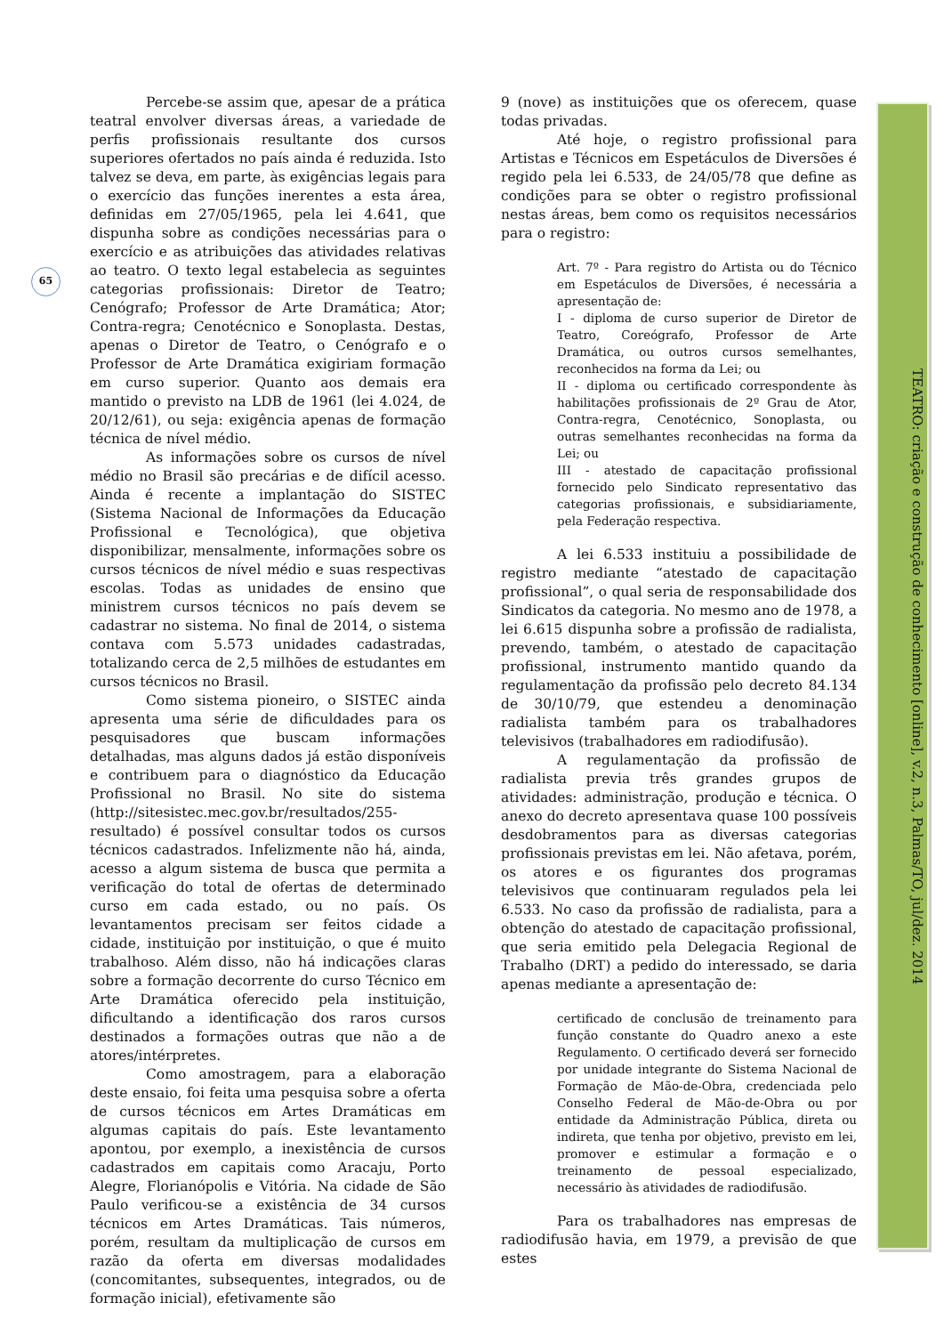65
Percebe-se assim que, apesar de a prática teatral envolver diversas áreas, a variedade de perfis profissionais resultante dos cursos superiores ofertados no país ainda é reduzida. Isto talvez se deva, em parte, às exigências legais para o exercício das funções inerentes a esta área, definidas em 27/05/1965, pela lei 4.641, que dispunha sobre as condições necessárias para o exercício e as atribuições das atividades relativas ao teatro. O texto legal estabelecia as seguintes categorias profissionais: Diretor de Teatro; Cenógrafo; Professor de Arte Dramática; Ator; Contra-regra; Cenotécnico e Sonoplasta. Destas, apenas o Diretor de Teatro, o Cenógrafo e o Professor de Arte Dramática exigiriam formação em curso superior. Quanto aos demais era mantido o previsto na LDB de 1961 (lei 4.024, de 20/12/61), ou seja: exigência apenas de formação técnica de nível médio.
As informações sobre os cursos de nível médio no Brasil são precárias e de difícil acesso. Ainda é recente a implantação do SISTEC (Sistema Nacional de Informações da Educação Profissional e Tecnológica), que objetiva disponibilizar, mensalmente, informações sobre os cursos técnicos de nível médio e suas respectivas escolas. Todas as unidades de ensino que ministrem cursos técnicos no país devem se cadastrar no sistema. No final de 2014, o sistema contava com 5.573 unidades cadastradas, totalizando cerca de 2,5 milhões de estudantes em cursos técnicos no Brasil.
Como sistema pioneiro, o SISTEC ainda apresenta uma série de dificuldades para os pesquisadores que buscam informações detalhadas, mas alguns dados já estão disponíveis e contribuem para o diagnóstico da Educação Profissional no Brasil. No site do sistema (http://sitesistec.mec.gov.br/resultados/255-resultado) é possível consultar todos os cursos técnicos cadastrados. Infelizmente não há, ainda, acesso a algum sistema de busca que permita a verificação do total de ofertas de determinado curso em cada estado, ou no país. Os levantamentos precisam ser feitos cidade a cidade, instituição por instituição, o que é muito trabalhoso. Além disso, não há indicações claras sobre a formação decorrente do curso Técnico em Arte Dramática oferecido pela instituição, dificultando a identificação dos raros cursos destinados a formações outras que não a de atores/intérpretes.
Como amostragem, para a elaboração deste ensaio, foi feita uma pesquisa sobre a oferta de cursos técnicos em Artes Dramáticas em algumas capitais do país. Este levantamento apontou, por exemplo, a inexistência de cursos cadastrados em capitais como Aracaju, Porto Alegre, Florianópolis e Vitória. Na cidade de São Paulo verificou-se a existência de 34 cursos técnicos em Artes Dramáticas. Tais números, porém, resultam da multiplicação de cursos em razão da oferta em diversas modalidades (concomitantes, subsequentes, integrados, ou de formação inicial), efetivamente são
9 (nove) as instituições que os oferecem, quase todas privadas.
Até hoje, o registro profissional para Artistas e Técnicos em Espetáculos de Diversões é regido pela lei 6.533, de 24/05/78 que define as condições para se obter o registro profissional nestas áreas, bem como os requisitos necessários para o registro:
Art. 7º - Para registro do Artista ou do Técnico em Espetáculos de Diversões, é necessária a apresentação de:
I - diploma de curso superior de Diretor de Teatro, Coreógrafo, Professor de Arte Dramática, ou outros cursos semelhantes, reconhecidos na forma da Lei; ou
II - diploma ou certificado correspondente às habilitações profissionais de 2º Grau de Ator, Contra-regra, Cenotécnico, Sonoplasta, ou outras semelhantes reconhecidas na forma da Lei; ou
III - atestado de capacitação profissional fornecido pelo Sindicato representativo das categorias profissionais, e subsidiariamente, pela Federação respectiva.
A lei 6.533 instituiu a possibilidade de registro mediante “atestado de capacitação profissional”, o qual seria de responsabilidade dos Sindicatos da categoria. No mesmo ano de 1978, a lei 6.615 dispunha sobre a profissão de radialista, prevendo, também, o atestado de capacitação profissional, instrumento mantido quando da regulamentação da profissão pelo decreto 84.134 de 30/10/79, que estendeu a denominação radialista também para os trabalhadores televisivos (trabalhadores em radiodifusão).
A regulamentação da profissão de radialista previa três grandes grupos de atividades: administração, produção e técnica. O anexo do decreto apresentava quase 100 possíveis desdobramentos para as diversas categorias profissionais previstas em lei. Não afetava, porém, os atores e os figurantes dos programas televisivos que continuaram regulados pela lei 6.533. No caso da profissão de radialista, para a obtenção do atestado de capacitação profissional, que seria emitido pela Delegacia Regional de Trabalho (DRT) a pedido do interessado, se daria apenas mediante a apresentação de:
certificado de conclusão de treinamento para função constante do Quadro anexo a este Regulamento. O certificado deverá ser fornecido por unidade integrante do Sistema Nacional de Formação de Mão-de-Obra, credenciada pelo Conselho Federal de Mão-de-Obra ou por entidade da Administração Pública, direta ou indireta, que tenha por objetivo, previsto em lei, promover e estimular a formação e o treinamento de pessoal especializado, necessário às atividades de radiodifusão.
Para os trabalhadores nas empresas de radiodifusão havia, em 1979, a previsão de que estes
TEATRO: criação e construção de conhecimento [online], v.2, n.3, Palmas/TO, jul/dez. 2014